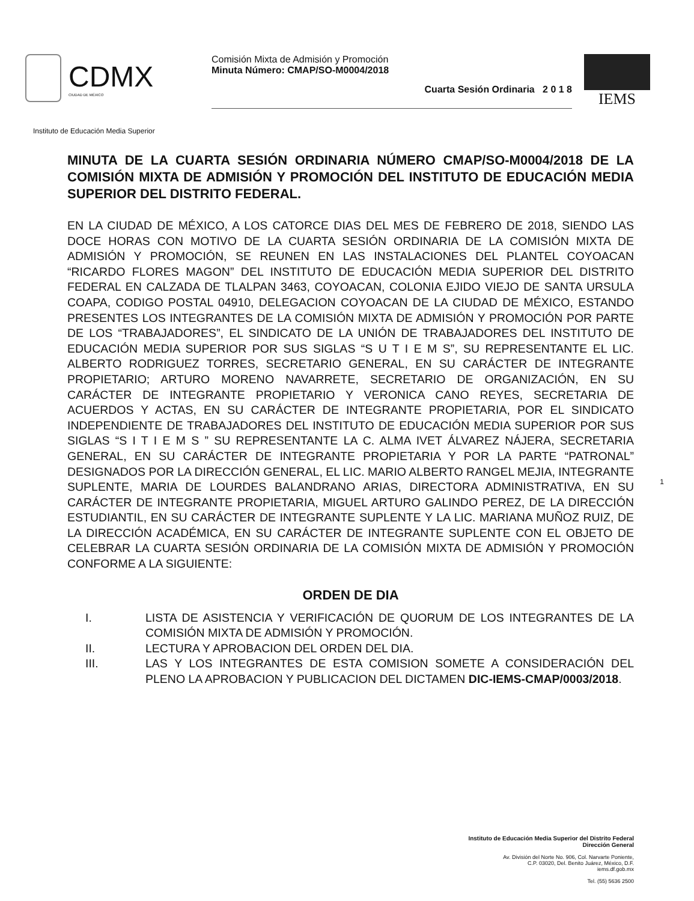CDMX
CIUDAD DE MÉXICO
Comisión Mixta de Admisión y Promoción
Minuta Número: CMAP/SO-M0004/2018
Cuarta Sesión Ordinaria 2 0 1 8
IEMS
Instituto de Educación Media Superior
MINUTA DE LA CUARTA SESIÓN ORDINARIA NÚMERO CMAP/SO-M0004/2018 DE LA COMISIÓN MIXTA DE ADMISIÓN Y PROMOCIÓN DEL INSTITUTO DE EDUCACIÓN MEDIA SUPERIOR DEL DISTRITO FEDERAL.
EN LA CIUDAD DE MÉXICO, A LOS CATORCE DIAS DEL MES DE FEBRERO DE 2018, SIENDO LAS DOCE HORAS CON MOTIVO DE LA CUARTA SESIÓN ORDINARIA DE LA COMISIÓN MIXTA DE ADMISIÓN Y PROMOCIÓN, SE REUNEN EN LAS INSTALACIONES DEL PLANTEL COYOACAN “RICARDO FLORES MAGON” DEL INSTITUTO DE EDUCACIÓN MEDIA SUPERIOR DEL DISTRITO FEDERAL EN CALZADA DE TLALPAN 3463, COYOACAN, COLONIA EJIDO VIEJO DE SANTA URSULA COAPA, CODIGO POSTAL 04910, DELEGACION COYOACAN DE LA CIUDAD DE MÉXICO, ESTANDO PRESENTES LOS INTEGRANTES DE LA COMISIÓN MIXTA DE ADMISIÓN Y PROMOCIÓN POR PARTE DE LOS “TRABAJADORES”, EL SINDICATO DE LA UNIÓN DE TRABAJADORES DEL INSTITUTO DE EDUCACIÓN MEDIA SUPERIOR POR SUS SIGLAS “S U T I E M S”, SU REPRESENTANTE EL LIC. ALBERTO RODRIGUEZ TORRES, SECRETARIO GENERAL, EN SU CARÁCTER DE INTEGRANTE PROPIETARIO; ARTURO MORENO NAVARRETE, SECRETARIO DE ORGANIZACIÓN, EN SU CARÁCTER DE INTEGRANTE PROPIETARIO Y VERONICA CANO REYES, SECRETARIA DE ACUERDOS Y ACTAS, EN SU CARÁCTER DE INTEGRANTE PROPIETARIA, POR EL SINDICATO INDEPENDIENTE DE TRABAJADORES DEL INSTITUTO DE EDUCACIÓN MEDIA SUPERIOR POR SUS SIGLAS “S I T I E M S ” SU REPRESENTANTE LA C. ALMA IVET ÁLVAREZ NÁJERA, SECRETARIA GENERAL, EN SU CARÁCTER DE INTEGRANTE PROPIETARIA Y POR LA PARTE “PATRONAL” DESIGNADOS POR LA DIRECCIÓN GENERAL, EL LIC. MARIO ALBERTO RANGEL MEJIA, INTEGRANTE SUPLENTE, MARIA DE LOURDES BALANDRANO ARIAS, DIRECTORA ADMINISTRATIVA, EN SU CARÁCTER DE INTEGRANTE PROPIETARIA, MIGUEL ARTURO GALINDO PEREZ, DE LA DIRECCIÓN ESTUDIANTIL, EN SU CARÁCTER DE INTEGRANTE SUPLENTE Y LA LIC. MARIANA MUÑOZ RUIZ, DE LA DIRECCIÓN ACADÉMICA, EN SU CARÁCTER DE INTEGRANTE SUPLENTE CON EL OBJETO DE CELEBRAR LA CUARTA SESIÓN ORDINARIA DE LA COMISIÓN MIXTA DE ADMISIÓN Y PROMOCIÓN CONFORME A LA SIGUIENTE:
ORDEN DE DIA
I. LISTA DE ASISTENCIA Y VERIFICACIÓN DE QUORUM DE LOS INTEGRANTES DE LA COMISIÓN MIXTA DE ADMISIÓN Y PROMOCIÓN.
II. LECTURA Y APROBACION DEL ORDEN DEL DIA.
III. LAS Y LOS INTEGRANTES DE ESTA COMISION SOMETE A CONSIDERACIÓN DEL PLENO LA APROBACION Y PUBLICACION DEL DICTAMEN DIC-IEMS-CMAP/0003/2018.
1
Instituto de Educación Media Superior del Distrito Federal
Dirección General
Av. División del Norte No. 906, Col. Narvarte Poniente,
C.P. 03020, Del. Benito Juárez, México, D.F.
iems.df.gob.mx
Tel. (55) 5636 2500